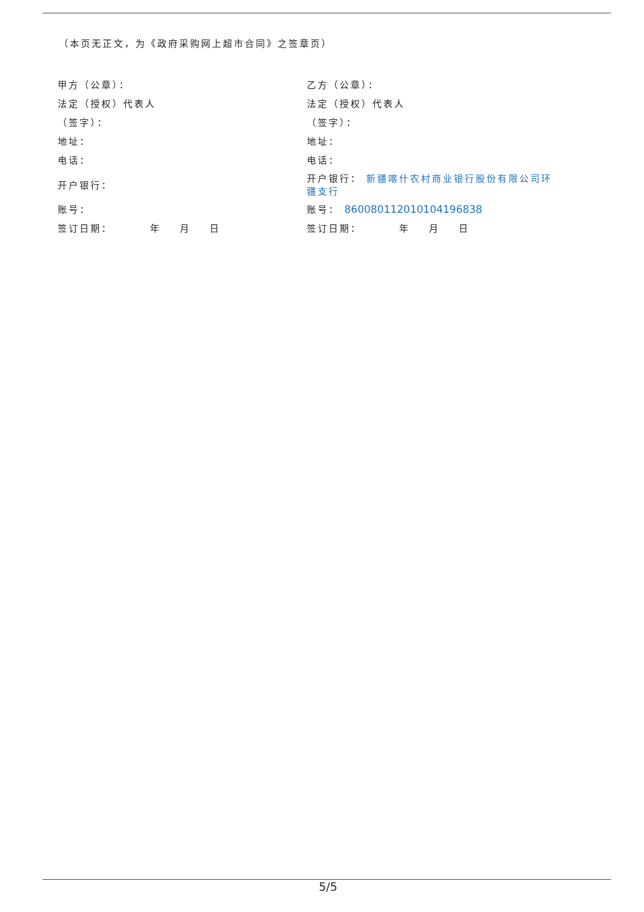（本页无正文，为《政府采购网上超市合同》之签章页）
| 甲方（公章）： | 乙方（公章）： |
| 法定（授权）代表人 | 法定（授权）代表人 |
| （签字）： | （签字）： |
| 地址： | 地址： |
| 电话： | 电话： |
| 开户银行： | 开户银行： 新疆喀什农村商业银行股份有限公司环疆支行 |
| 账号： | 账号： 860080112010104196838 |
| 签订日期： 年 月 日 | 签订日期： 年 月 日 |
5/5